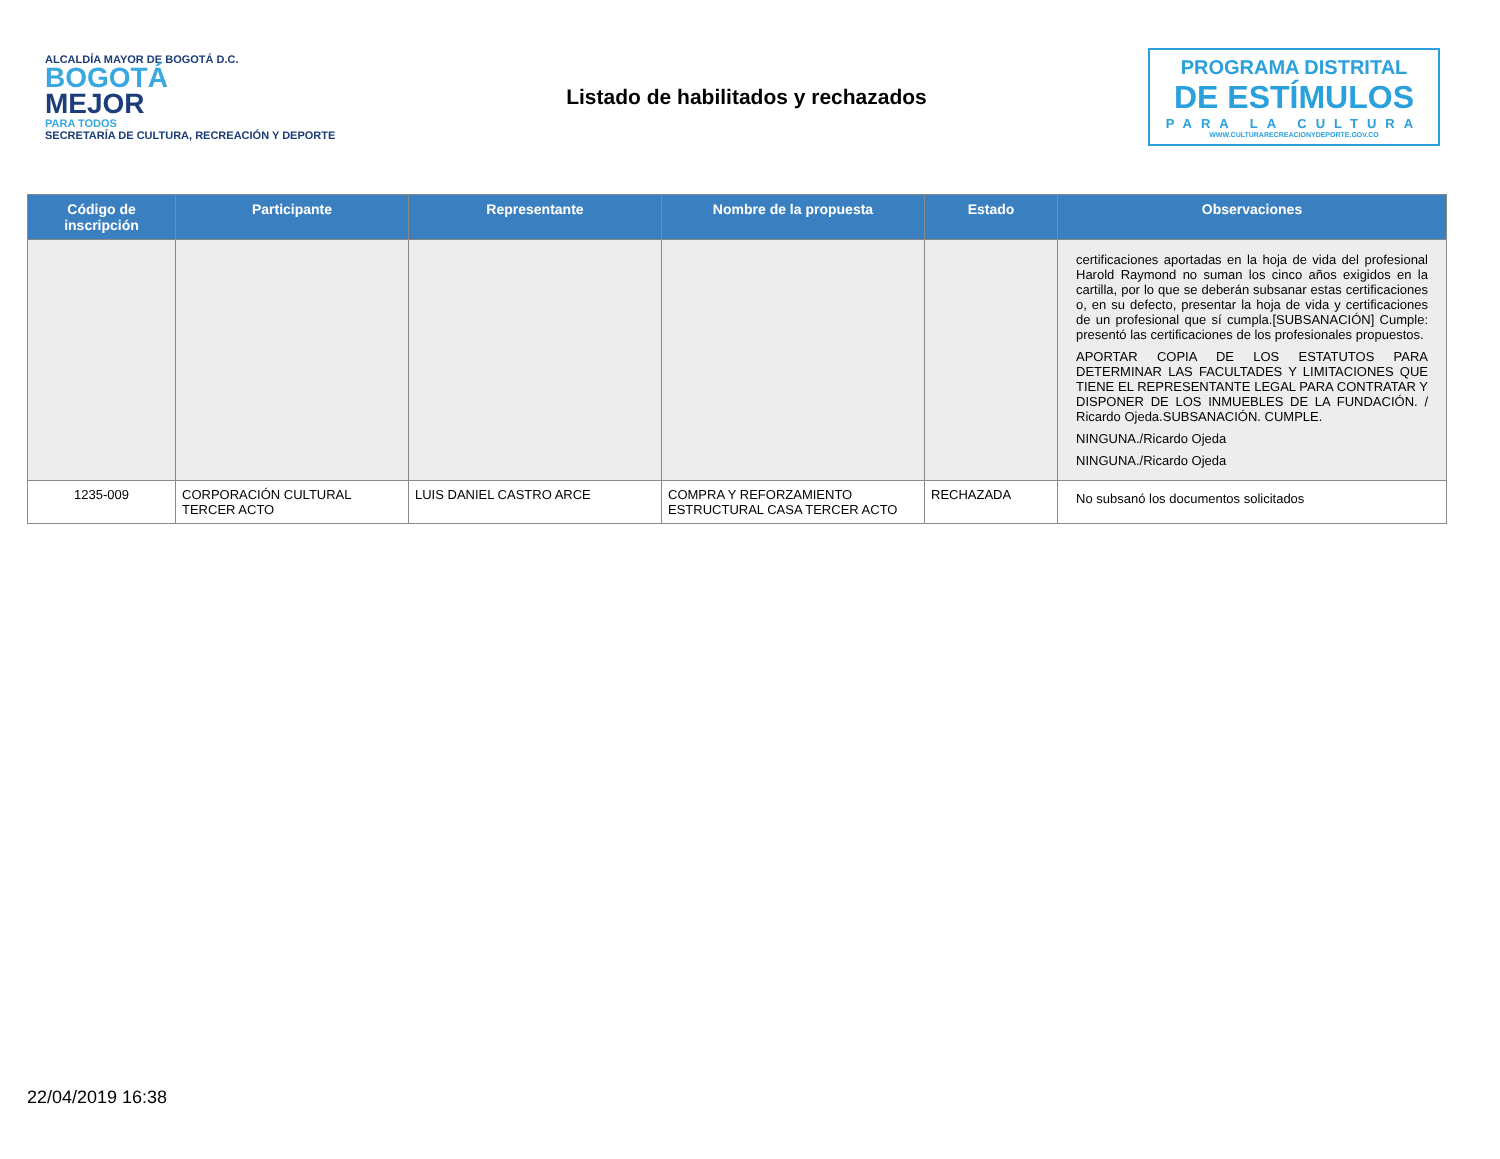ALCALDÍA MAYOR DE BOGOTÁ D.C.
BOGOTÁ
MEJOR
PARA TODOS
SECRETARÍA DE CULTURA, RECREACIÓN Y DEPORTE
Listado de habilitados y rechazados
PROGRAMA DISTRITAL
DE ESTÍMULOS
PARA LA CULTURA
WWW.CULTURARECREACIONYDEPORTE.GOV.CO
| Código de inscripción | Participante | Representante | Nombre de la propuesta | Estado | Observaciones |
| --- | --- | --- | --- | --- | --- |
| | | | | | certificaciones aportadas en la hoja de vida del profesional Harold Raymond no suman los cinco años exigidos en la cartilla, por lo que se deberán subsanar estas certificaciones o, en su defecto, presentar la hoja de vida y certificaciones de un profesional que sí cumpla.[SUBSANACIÓN] Cumple: presentó las certificaciones de los profesionales propuestos. APORTAR COPIA DE LOS ESTATUTOS PARA DETERMINAR LAS FACULTADES Y LIMITACIONES QUE TIENE EL REPRESENTANTE LEGAL PARA CONTRATAR Y DISPONER DE LOS INMUEBLES DE LA FUNDACIÓN. / Ricardo Ojeda.SUBSANACIÓN. CUMPLE. NINGUNA./Ricardo Ojeda NINGUNA./Ricardo Ojeda |
| 1235-009 | CORPORACIÓN CULTURAL TERCER ACTO | LUIS DANIEL CASTRO ARCE | COMPRA Y REFORZAMIENTO ESTRUCTURAL CASA TERCER ACTO | RECHAZADA | No subsanó los documentos solicitados |
22/04/2019 16:38